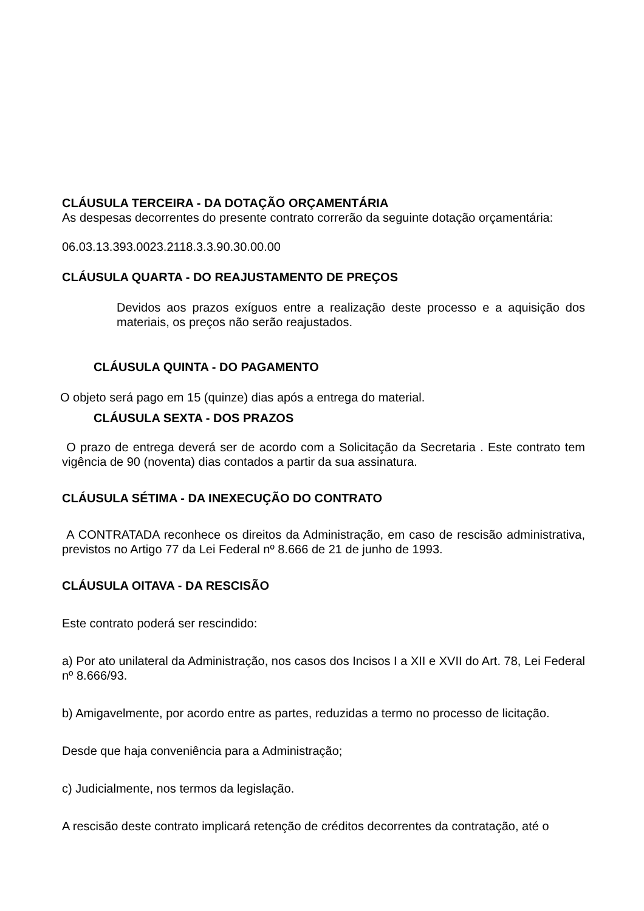CLÁUSULA TERCEIRA - DA DOTAÇÃO ORÇAMENTÁRIA
As despesas decorrentes do presente contrato correrão da seguinte dotação orçamentária:
06.03.13.393.0023.2118.3.3.90.30.00.00
CLÁUSULA QUARTA - DO REAJUSTAMENTO DE PREÇOS
Devidos aos prazos exíguos entre a realização deste processo e a aquisição dos materiais, os preços não serão reajustados.
CLÁUSULA QUINTA - DO PAGAMENTO
O objeto será pago em 15 (quinze) dias após a entrega do material.
CLÁUSULA SEXTA - DOS PRAZOS
O prazo de entrega deverá ser de acordo com a Solicitação da Secretaria . Este contrato tem vigência de 90 (noventa) dias contados a partir da sua assinatura.
CLÁUSULA SÉTIMA - DA INEXECUÇÃO DO CONTRATO
A CONTRATADA reconhece os direitos da Administração, em caso de rescisão administrativa, previstos no Artigo 77 da Lei Federal nº 8.666 de 21 de junho de 1993.
CLÁUSULA OITAVA - DA RESCISÃO
Este contrato poderá ser rescindido:
a) Por ato unilateral da Administração, nos casos dos Incisos I a XII e XVII do Art. 78, Lei Federal nº 8.666/93.
b) Amigavelmente, por acordo entre as partes, reduzidas a termo no processo de licitação.
Desde que haja conveniência para a Administração;
c) Judicialmente, nos termos da legislação.
A rescisão deste contrato implicará retenção de créditos decorrentes da contratação, até o